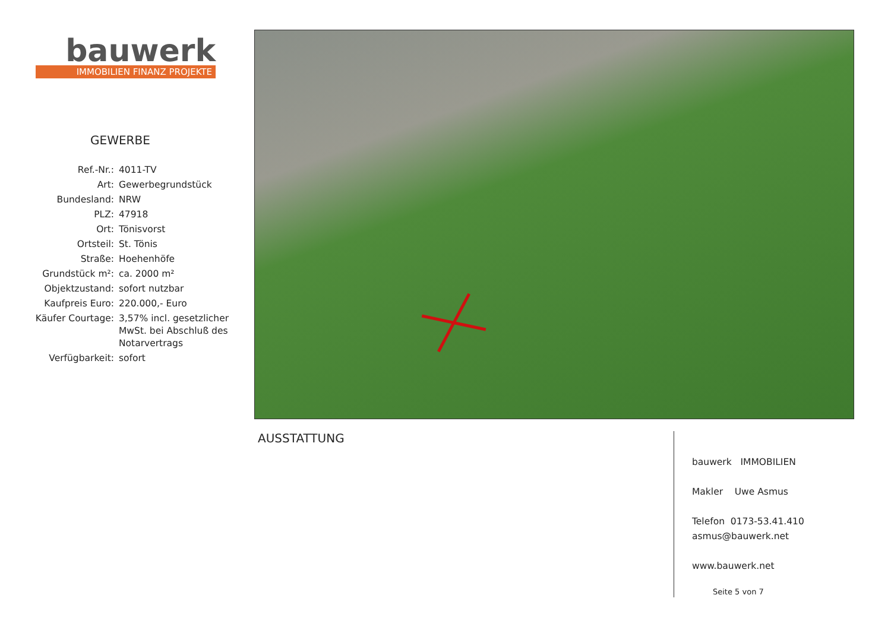bauwerk
IMMOBILIEN FINANZ PROJEKTE
GEWERBE
| Ref.-Nr.: | 4011-TV |
| Art: | Gewerbegrundstück |
| Bundesland: | NRW |
| PLZ: | 47918 |
| Ort: | Tönisvorst |
| Ortsteil: | St. Tönis |
| Straße: | Hoehenhöfe |
| Grundstück m²: | ca. 2000 m² |
| Objektzustand: | sofort nutzbar |
| Kaufpreis Euro: | 220.000,- Euro |
| Käufer Courtage: | 3,57% incl. gesetzlicher MwSt. bei Abschluß des Notarvertrags |
| Verfügbarkeit: | sofort |
AUSSTATTUNG
bauwerk IMMOBILIEN
Makler Uwe Asmus
Telefon 0173-53.41.410
asmus@bauwerk.net
www.bauwerk.net
Seite 5 von 7